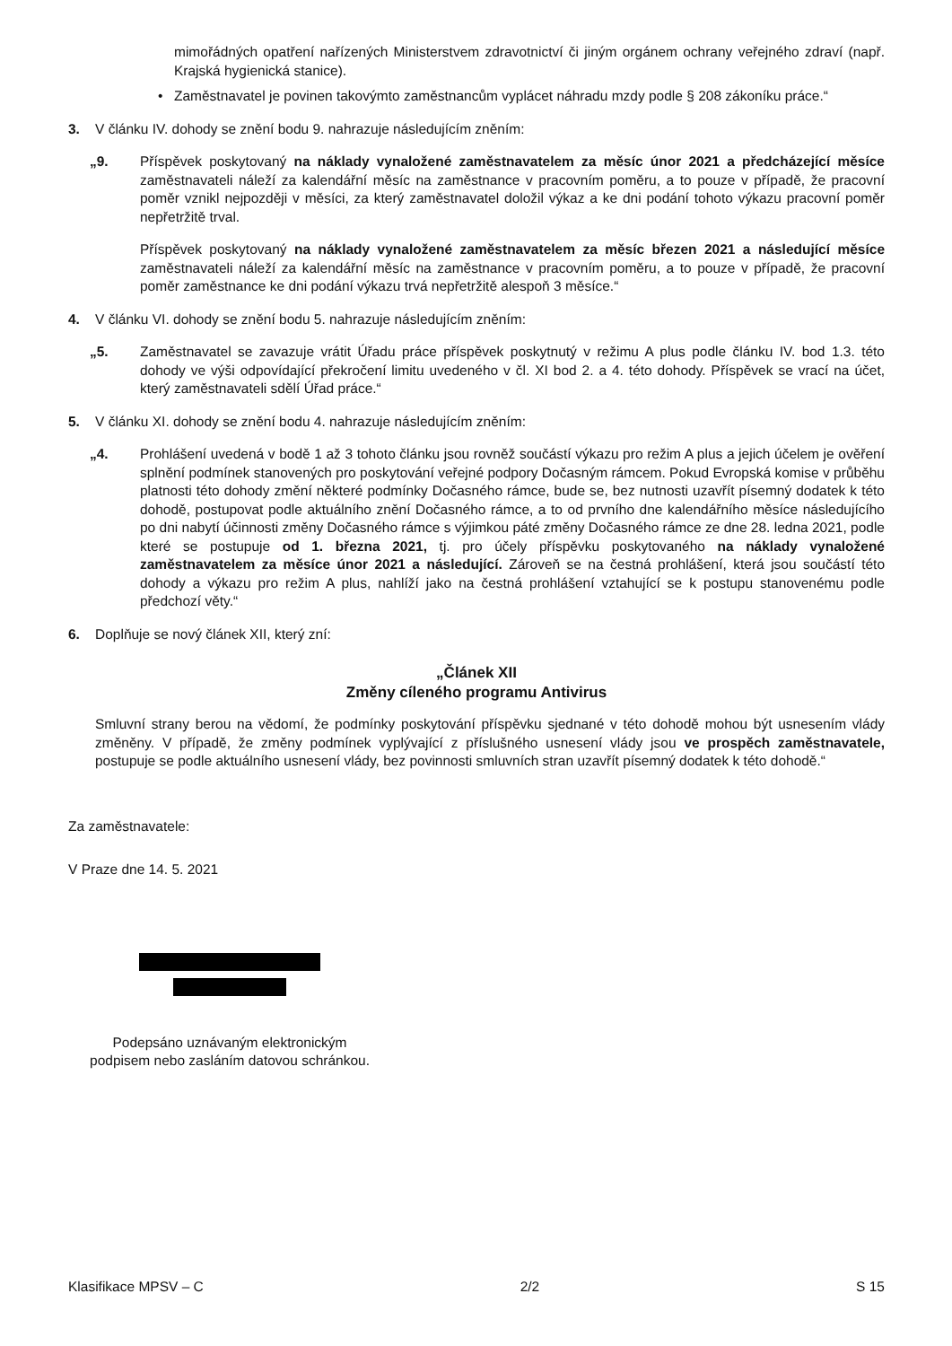mimořádných opatření nařízených Ministerstvem zdravotnictví či jiným orgánem ochrany veřejného zdraví (např. Krajská hygienická stanice).
• Zaměstnavatel je povinen takovýmto zaměstnancům vyplácet náhradu mzdy podle § 208 zákoníku práce.“
3. V článku IV. dohody se znění bodu 9. nahrazuje následujícím zněním:
„9. Příspěvek poskytovaný na náklady vynaložené zaměstnavatelem za měsíc únor 2021 a předcházející měsíce zaměstnavateli náleží za kalendářní měsíc na zaměstnance v pracovním poměru, a to pouze v případě, že pracovní poměr vznikl nejpozději v měsíci, za který zaměstnavatel doložil výkaz a ke dni podání tohoto výkazu pracovní poměr nepřetržitě trval.
Příspěvek poskytovaný na náklady vynaložené zaměstnavatelem za měsíc březen 2021 a následující měsíce zaměstnavateli náleží za kalendářní měsíc na zaměstnance v pracovním poměru, a to pouze v případě, že pracovní poměr zaměstnance ke dni podání výkazu trvá nepřetržitě alespoň 3 měsíce.“
4. V článku VI. dohody se znění bodu 5. nahrazuje následujícím zněním:
„5. Zaměstnavatel se zavazuje vrátit Úřadu práce příspěvek poskytnutý v režimu A plus podle článku IV. bod 1.3. této dohody ve výši odpovídající překročení limitu uvedeného v čl. XI bod 2. a 4. této dohody. Příspěvek se vrací na účet, který zaměstnavateli sdělí Úřad práce.“
5. V článku XI. dohody se znění bodu 4. nahrazuje následujícím zněním:
„4. Prohlášení uvedená v bodě 1 až 3 tohoto článku jsou rovněž součástí výkazu pro režim A plus a jejich účelem je ověření splnění podmínek stanovených pro poskytování veřejné podpory Dočasným rámcem. Pokud Evropská komise v průběhu platnosti této dohody změní některé podmínky Dočasného rámce, bude se, bez nutnosti uzavřít písemný dodatek k této dohodě, postupovat podle aktuálního znění Dočasného rámce, a to od prvního dne kalendářního měsíce následujícího po dni nabytí účinnosti změny Dočasného rámce s výjimkou páté změny Dočasného rámce ze dne 28. ledna 2021, podle které se postupuje od 1. března 2021, tj. pro účely příspěvku poskytovaného na náklady vynaložené zaměstnavatelem za měsíce únor 2021 a následující. Zároveň se na čestná prohlášení, která jsou součástí této dohody a výkazu pro režim A plus, nahlíží jako na čestná prohlášení vztahující se k postupu stanovenému podle předchozí věty.“
6. Doplňuje se nový článek XII, který zní:
„Článek XII
Změny cíleného programu Antivirus
Smluvní strany berou na vědomí, že podmínky poskytování příspěvku sjednané v této dohodě mohou být usnesením vlády změněny. V případě, že změny podmínek vyplývající z příslušného usnesení vlády jsou ve prospěch zaměstnavatele, postupuje se podle aktuálního usnesení vlády, bez povinnosti smluvních stran uzavřít písemný dodatek k této dohodě.“
Za zaměstnavatele:
V Praze dne 14. 5. 2021
Podepsáno uznávaným elektronickým
podpisem nebo zasláním datovou schránkou.
Klasifikace MPSV – C 2/2 S 15